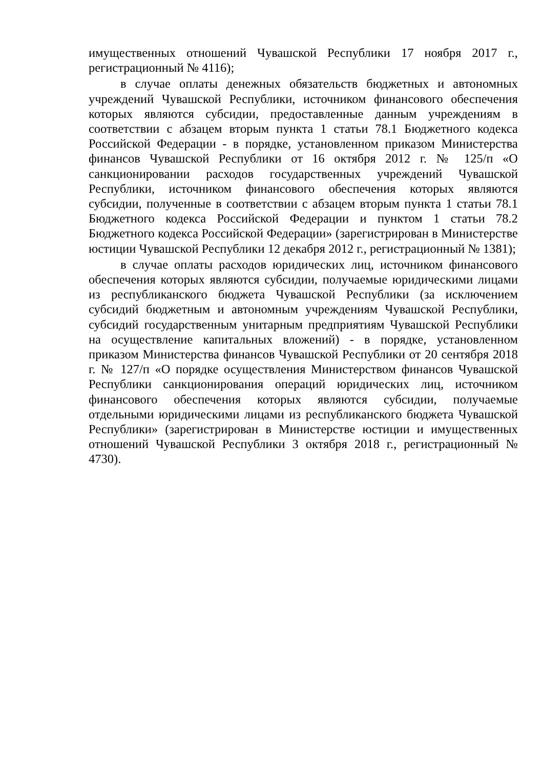имущественных отношений Чувашской Республики 17 ноября 2017 г., регистрационный № 4116);
в случае оплаты денежных обязательств бюджетных и автономных учреждений Чувашской Республики, источником финансового обеспечения которых являются субсидии, предоставленные данным учреждениям в соответствии с абзацем вторым пункта 1 статьи 78.1 Бюджетного кодекса Российской Федерации - в порядке, установленном приказом Министерства финансов Чувашской Республики от 16 октября 2012 г. № 125/п «О санкционировании расходов государственных учреждений Чувашской Республики, источником финансового обеспечения которых являются субсидии, полученные в соответствии с абзацем вторым пункта 1 статьи 78.1 Бюджетного кодекса Российской Федерации и пунктом 1 статьи 78.2 Бюджетного кодекса Российской Федерации» (зарегистрирован в Министерстве юстиции Чувашской Республики 12 декабря 2012 г., регистрационный № 1381);
в случае оплаты расходов юридических лиц, источником финансового обеспечения которых являются субсидии, получаемые юридическими лицами из республиканского бюджета Чувашской Республики (за исключением субсидий бюджетным и автономным учреждениям Чувашской Республики, субсидий государственным унитарным предприятиям Чувашской Республики на осуществление капитальных вложений) - в порядке, установленном приказом Министерства финансов Чувашской Республики от 20 сентября 2018 г. № 127/п «О порядке осуществления Министерством финансов Чувашской Республики санкционирования операций юридических лиц, источником финансового обеспечения которых являются субсидии, получаемые отдельными юридическими лицами из республиканского бюджета Чувашской Республики» (зарегистрирован в Министерстве юстиции и имущественных отношений Чувашской Республики 3 октября 2018 г., регистрационный № 4730).